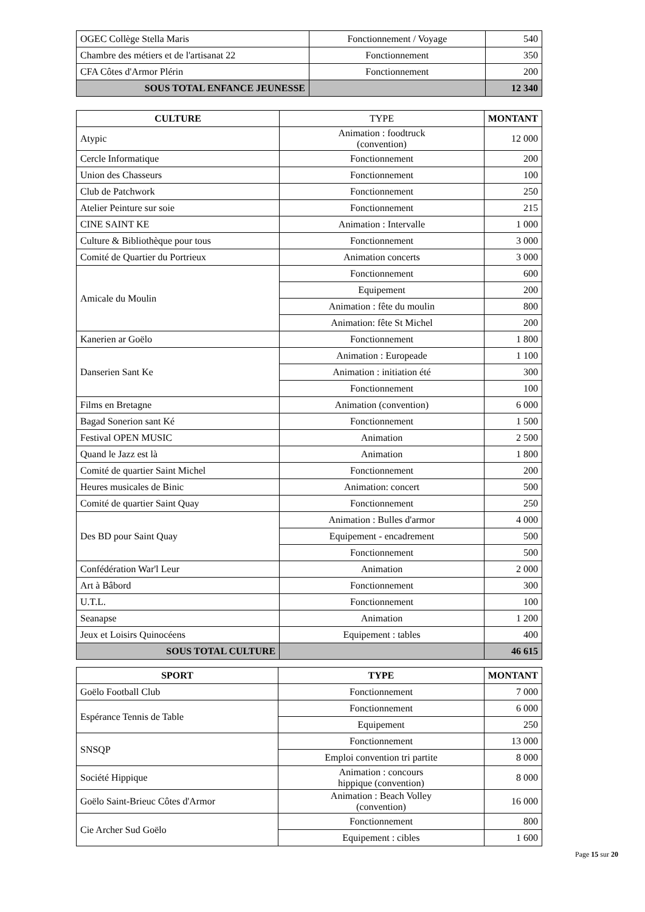| OGEC Collège Stella Maris | Fonctionnement / Voyage | 540 |
| Chambre des métiers et de l'artisanat 22 | Fonctionnement | 350 |
| CFA Côtes d'Armor Plérin | Fonctionnement | 200 |
| SOUS TOTAL ENFANCE JEUNESSE | | 12 340 |
| CULTURE | TYPE | MONTANT |
| --- | --- | --- |
| Atypic | Animation : foodtruck (convention) | 12 000 |
| Cercle Informatique | Fonctionnement | 200 |
| Union des Chasseurs | Fonctionnement | 100 |
| Club de Patchwork | Fonctionnement | 250 |
| Atelier Peinture sur soie | Fonctionnement | 215 |
| CINE SAINT KE | Animation : Intervalle | 1 000 |
| Culture & Bibliothèque pour tous | Fonctionnement | 3 000 |
| Comité de Quartier du Portrieux | Animation concerts | 3 000 |
| Amicale du Moulin | Fonctionnement | 600 |
| | Equipement | 200 |
| | Animation : fête du moulin | 800 |
| | Animation: fête St Michel | 200 |
| Kanerien ar Goëlo | Fonctionnement | 1 800 |
| Danserien Sant Ke | Animation : Europeade | 1 100 |
| | Animation : initiation été | 300 |
| | Fonctionnement | 100 |
| Films en Bretagne | Animation (convention) | 6 000 |
| Bagad Sonerion sant Ké | Fonctionnement | 1 500 |
| Festival OPEN MUSIC | Animation | 2 500 |
| Quand le Jazz est là | Animation | 1 800 |
| Comité de quartier Saint Michel | Fonctionnement | 200 |
| Heures musicales de Binic | Animation: concert | 500 |
| Comité de quartier Saint Quay | Fonctionnement | 250 |
| Des BD pour Saint Quay | Animation : Bulles d'armor | 4 000 |
| | Equipement - encadrement | 500 |
| | Fonctionnement | 500 |
| Confédération War'l Leur | Animation | 2 000 |
| Art à Bâbord | Fonctionnement | 300 |
| U.T.L. | Fonctionnement | 100 |
| Seanapse | Animation | 1 200 |
| Jeux et Loisirs Quinocéens | Equipement : tables | 400 |
| SOUS TOTAL CULTURE | | 46 615 |
| SPORT | TYPE | MONTANT |
| --- | --- | --- |
| Goëlo Football Club | Fonctionnement | 7 000 |
| Espérance Tennis de Table | Fonctionnement | 6 000 |
| | Equipement | 250 |
| SNSQP | Fonctionnement | 13 000 |
| | Emploi convention tri partite | 8 000 |
| Société Hippique | Animation : concours hippique (convention) | 8 000 |
| Goëlo Saint-Brieuc Côtes d'Armor | Animation : Beach Volley (convention) | 16 000 |
| Cie Archer Sud Goëlo | Fonctionnement | 800 |
| | Equipement : cibles | 1 600 |
Page 15 sur 20